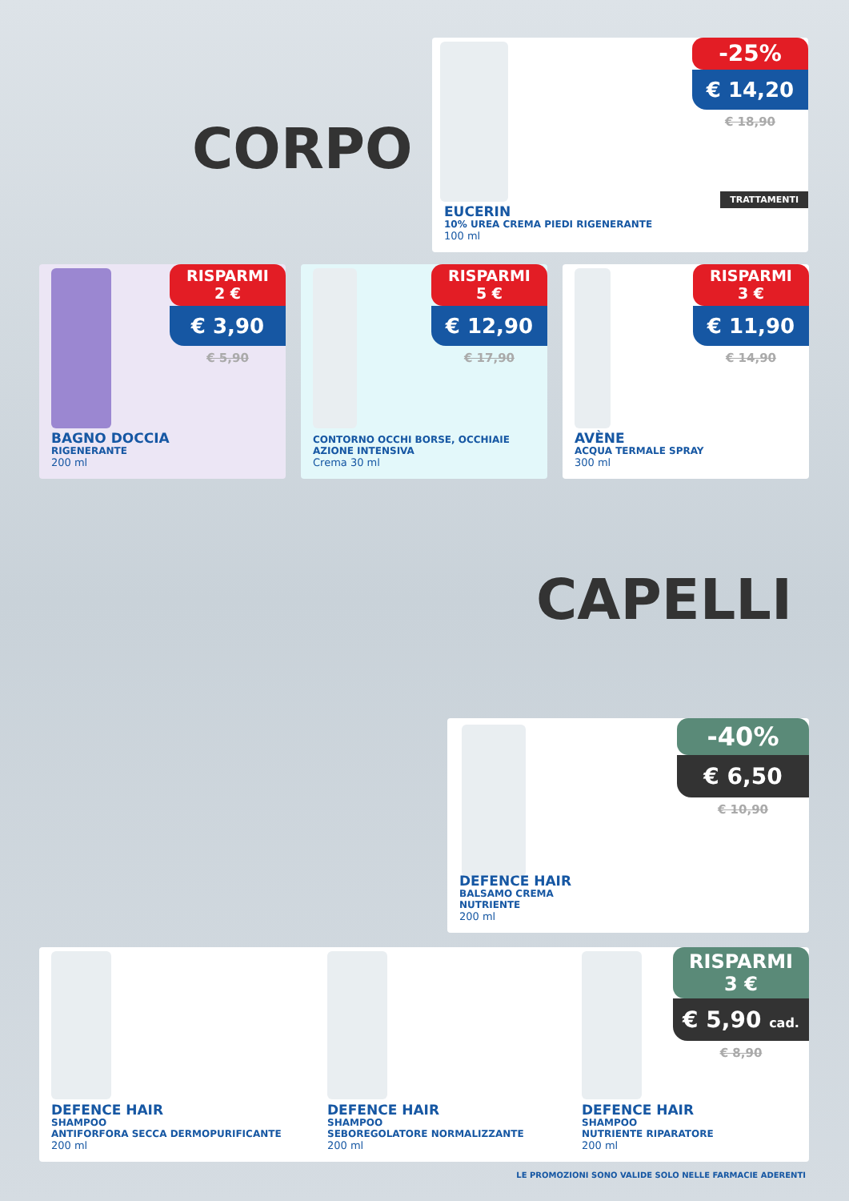CORPO
-25%
€ 14,20
€ 18,90
TRATTAMENTI
EUCERIN
10% UREA CREMA PIEDI RIGENERANTE
100 ml
RISPARMI
2 €
€ 3,90
€ 5,90
BAGNO DOCCIA
RIGENERANTE
200 ml
RISPARMI
5 €
€ 12,90
€ 17,90
CONTORNO OCCHI BORSE, OCCHIAIE
AZIONE INTENSIVA
Crema 30 ml
RISPARMI
3 €
€ 11,90
€ 14,90
AVÈNE
ACQUA TERMALE SPRAY
300 ml
CAPELLI
-40%
€ 6,50
€ 10,90
DEFENCE HAIR
BALSAMO CREMA
NUTRIENTE
200 ml
RISPARMI
3 €
€ 5,90 cad.
€ 8,90
DEFENCE HAIR
SHAMPOO
ANTIFORFORA SECCA DERMOPURIFICANTE
200 ml
DEFENCE HAIR
SHAMPOO
SEBOREGOLATORE NORMALIZZANTE
200 ml
DEFENCE HAIR
SHAMPOO
NUTRIENTE RIPARATORE
200 ml
LE PROMOZIONI SONO VALIDE SOLO NELLE FARMACIE ADERENTI